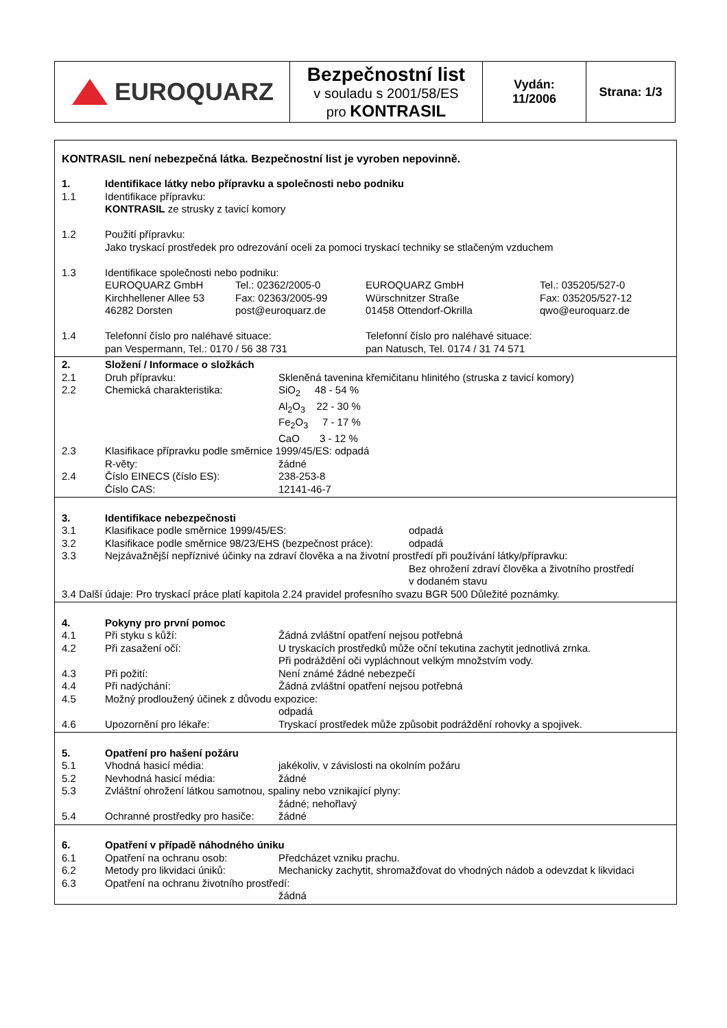| EUROQUARZ | Bezpečnostní list v souladu s 2001/58/ES pro KONTRASIL | Vydán: 11/2006 | Strana: 1/3 |
KONTRASIL není nebezpečná látka. Bezpečnostní list je vyroben nepovinně.
| 1. | Identifikace látky nebo přípravku a společnosti nebo podniku | | | |
| 1.1 | Identifikace přípravku: KONTRASIL ze strusky z tavicí komory | | | |
| 1.2 | Použití přípravku: Jako tryskací prostředek pro odrezování oceli za pomoci tryskací techniky se stlačeným vzduchem | | | |
| 1.3 | Identifikace společnosti nebo podniku: | | | |
| | EUROQUARZ GmbH Kirchhellener Allee 53 46282 Dorsten | Tel.: 02362/2005-0 Fax: 02363/2005-99 post@euroquarz.de | EUROQUARZ GmbH Würschnitzer Straße 01458 Ottendorf-Okrilla | Tel.: 035205/527-0 Fax: 035205/527-12 qwo@euroquarz.de |
| 1.4 | Telefonní číslo pro naléhavé situace: pan Vespermann, Tel.: 0170 / 56 38 731 | | Telefonní číslo pro naléhavé situace: pan Natusch, Tel. 0174 / 31 74 571 | |
| 2. | Složení / Informace o složkách | |
| 2.1 | Druh přípravku: | Skleněná tavenina křemičitanu hlinitého (struska z tavicí komory) |
| 2.2 | Chemická charakteristika: | SiO<sub>2</sub> 48 - 54 % Al<sub>2</sub>O<sub>3</sub> 22 - 30 % Fe<sub>2</sub>O<sub>3</sub> 7 - 17 % CaO 3 - 12 % |
| 2.3 | Klasifikace přípravku podle směrnice 1999/45/ES: odpadá | |
| | R-věty: | žádné |
| 2.4 | Číslo EINECS (číslo ES): | 238-253-8 |
| | Číslo CAS: | 12141-46-7 |
| 3. | Identifikace nebezpečnosti | |
| 3.1 | Klasifikace podle směrnice 1999/45/ES: | odpadá |
| 3.2 | Klasifikace podle směrnice 98/23/EHS (bezpečnost práce): | odpadá |
| 3.3 | Nejzávažnější nepříznivé účinky na zdraví člověka a na životní prostředí při používání látky/přípravku: | |
| | | Bez ohrožení zdraví člověka a životního prostředí v dodaném stavu |
| 3.4 Další údaje: Pro tryskací práce platí kapitola 2.24 pravidel profesního svazu BGR 500 Důležité poznámky. | | |
| 4. | Pokyny pro první pomoc | |
| 4.1 | Při styku s kůží: | Žádná zvláštní opatření nejsou potřebná |
| 4.2 | Při zasažení očí: | U tryskacích prostředků může oční tekutina zachytit jednotlivá zrnka. Při podráždění oči vypláchnout velkým množstvím vody. |
| 4.3 | Při požití: | Není známé žádné nebezpečí |
| 4.4 | Při nadýchání: | Žádná zvláštní opatření nejsou potřebná |
| 4.5 | Možný prodloužený účinek z důvodu expozice: | |
| | | odpadá |
| 4.6 | Upozornění pro lékaře: | Tryskací prostředek může způsobit podráždění rohovky a spojivek. |
| 5. | Opatření pro hašení požáru | |
| 5.1 | Vhodná hasicí média: | jakékoliv, v závislosti na okolním požáru |
| 5.2 | Nevhodná hasicí média: | žádné |
| 5.3 | Zvláštní ohrožení látkou samotnou, spaliny nebo vznikající plyny: | |
| | | žádné; nehořlavý |
| 5.4 | Ochranné prostředky pro hasiče: | žádné |
| 6. | Opatření v případě náhodného úniku | |
| 6.1 | Opatření na ochranu osob: | Předcházet vzniku prachu. |
| 6.2 | Metody pro likvidaci úniků: | Mechanicky zachytit, shromažďovat do vhodných nádob a odevzdat k likvidaci |
| 6.3 | Opatření na ochranu životního prostředí: | |
| | | žádná |